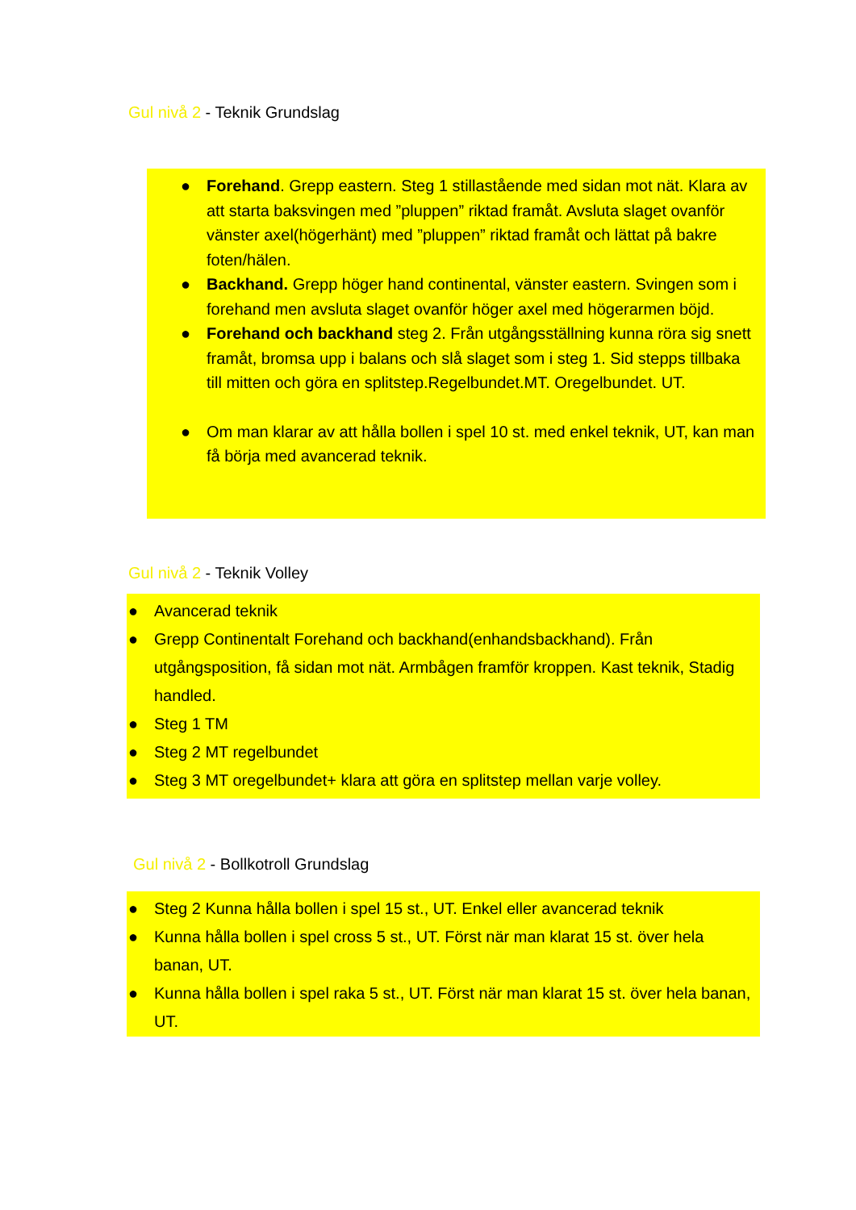Gul nivå 2 - Teknik Grundslag
● Forehand. Grepp eastern. Steg 1 stillastående med sidan mot nät. Klara av att starta baksvingen med ”pluppen” riktad framåt. Avsluta slaget ovanför vänster axel(högerhänt) med ”pluppen” riktad framåt och lättat på bakre foten/hälen.
● Backhand. Grepp höger hand continental, vänster eastern. Svingen som i forehand men avsluta slaget ovanför höger axel med högerarmen böjd.
● Forehand och backhand steg 2. Från utgångsställning kunna röra sig snett framåt, bromsa upp i balans och slå slaget som i steg 1. Sid stepps tillbaka till mitten och göra en splitstep.Regelbundet.MT. Oregelbundet. UT.
● Om man klarar av att hålla bollen i spel 10 st. med enkel teknik, UT, kan man få börja med avancerad teknik.
Gul nivå 2 - Teknik Volley
● Avancerad teknik
● Grepp Continentalt Forehand och backhand(enhandsbackhand). Från utgångsposition, få sidan mot nät. Armbågen framför kroppen. Kast teknik, Stadig handled.
● Steg 1 TM
● Steg 2 MT regelbundet
● Steg 3 MT oregelbundet+ klara att göra en splitstep mellan varje volley.
Gul nivå 2 - Bollkotroll Grundslag
● Steg 2 Kunna hålla bollen i spel 15 st., UT. Enkel eller avancerad teknik
● Kunna hålla bollen i spel cross 5 st., UT. Först när man klarat 15 st. över hela banan, UT.
● Kunna hålla bollen i spel raka 5 st., UT. Först när man klarat 15 st. över hela banan, UT.